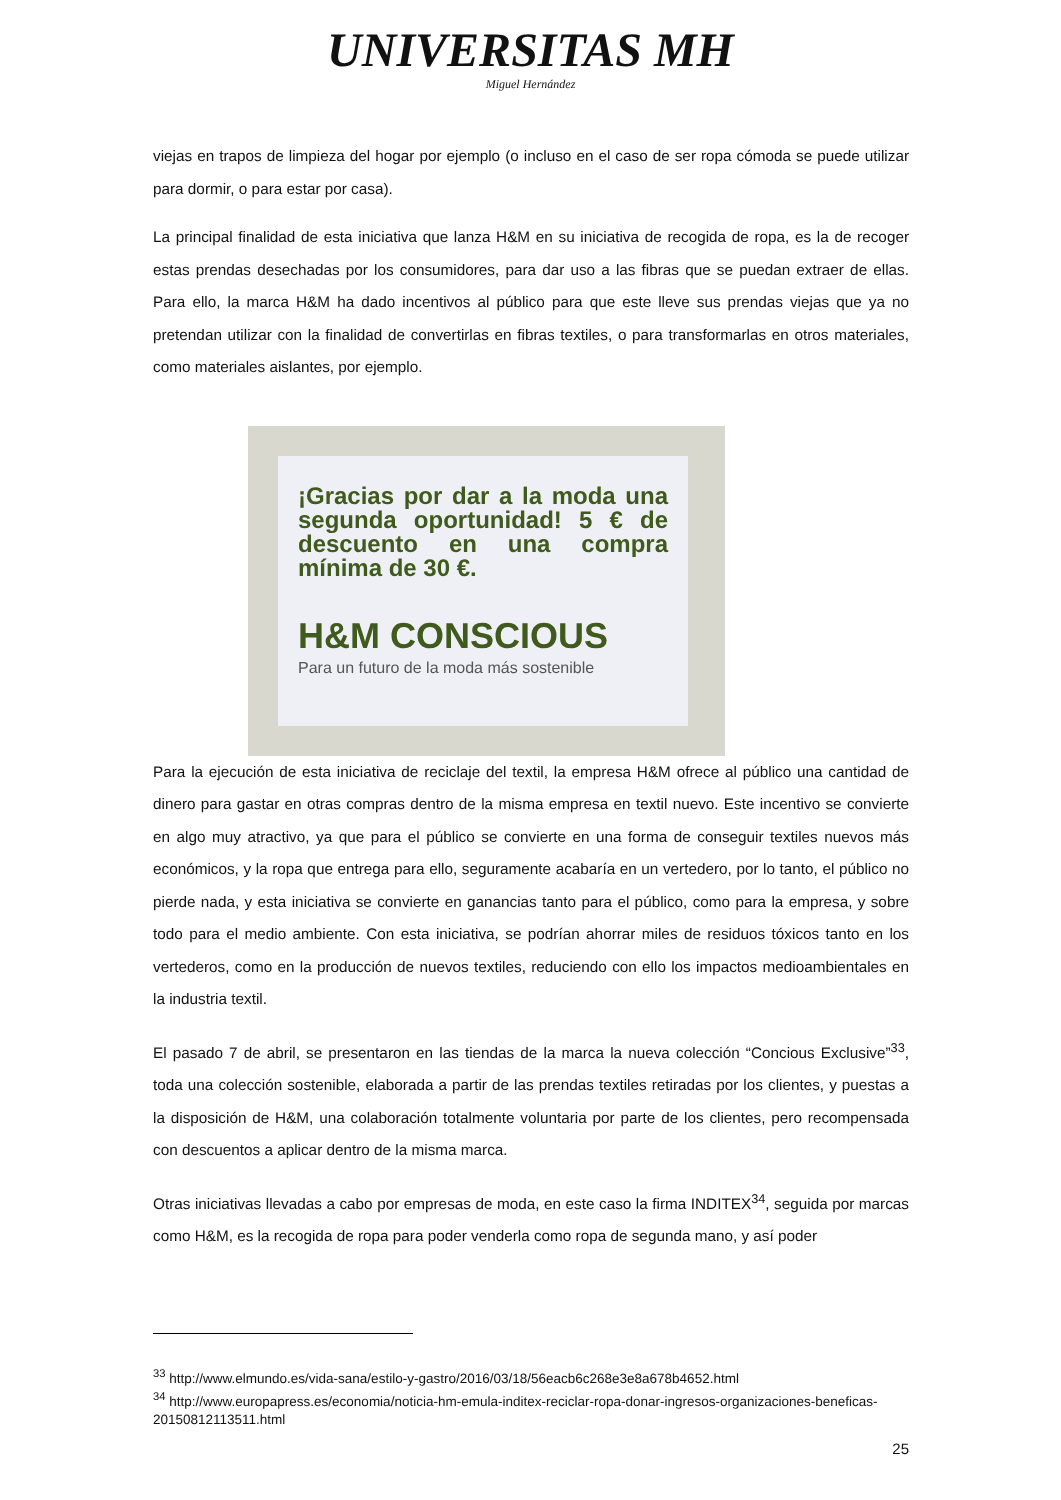UNIVERSITAS MH
Miguel Hernández
viejas en trapos de limpieza del hogar por ejemplo (o incluso en el caso de ser ropa cómoda se puede utilizar para dormir, o para estar por casa).
La principal finalidad de esta iniciativa que lanza H&M en su iniciativa de recogida de ropa, es la de recoger estas prendas desechadas por los consumidores, para dar uso a las fibras que se puedan extraer de ellas. Para ello, la marca H&M ha dado incentivos al público para que este lleve sus prendas viejas que ya no pretendan utilizar con la finalidad de convertirlas en fibras textiles, o para transformarlas en otros materiales, como materiales aislantes, por ejemplo.
¡Gracias por dar a la moda una segunda oportunidad! 5 € de descuento en una compra mínima de 30 €.
H&M CONSCIOUS
Para un futuro de la moda más sostenible
Para la ejecución de esta iniciativa de reciclaje del textil, la empresa H&M ofrece al público una cantidad de dinero para gastar en otras compras dentro de la misma empresa en textil nuevo. Este incentivo se convierte en algo muy atractivo, ya que para el público se convierte en una forma de conseguir textiles nuevos más económicos, y la ropa que entrega para ello, seguramente acabaría en un vertedero, por lo tanto, el público no pierde nada, y esta iniciativa se convierte en ganancias tanto para el público, como para la empresa, y sobre todo para el medio ambiente. Con esta iniciativa, se podrían ahorrar miles de residuos tóxicos tanto en los vertederos, como en la producción de nuevos textiles, reduciendo con ello los impactos medioambientales en la industria textil.
El pasado 7 de abril, se presentaron en las tiendas de la marca la nueva colección “Concious Exclusive”<sup>33</sup>, toda una colección sostenible, elaborada a partir de las prendas textiles retiradas por los clientes, y puestas a la disposición de H&M, una colaboración totalmente voluntaria por parte de los clientes, pero recompensada con descuentos a aplicar dentro de la misma marca.
Otras iniciativas llevadas a cabo por empresas de moda, en este caso la firma INDITEX<sup>34</sup>, seguida por marcas como H&M, es la recogida de ropa para poder venderla como ropa de segunda mano, y así poder
<sup>33</sup> http://www.elmundo.es/vida-sana/estilo-y-gastro/2016/03/18/56eacb6c268e3e8a678b4652.html
<sup>34</sup> http://www.europapress.es/economia/noticia-hm-emula-inditex-reciclar-ropa-donar-ingresos-organizaciones-beneficas-20150812113511.html
25